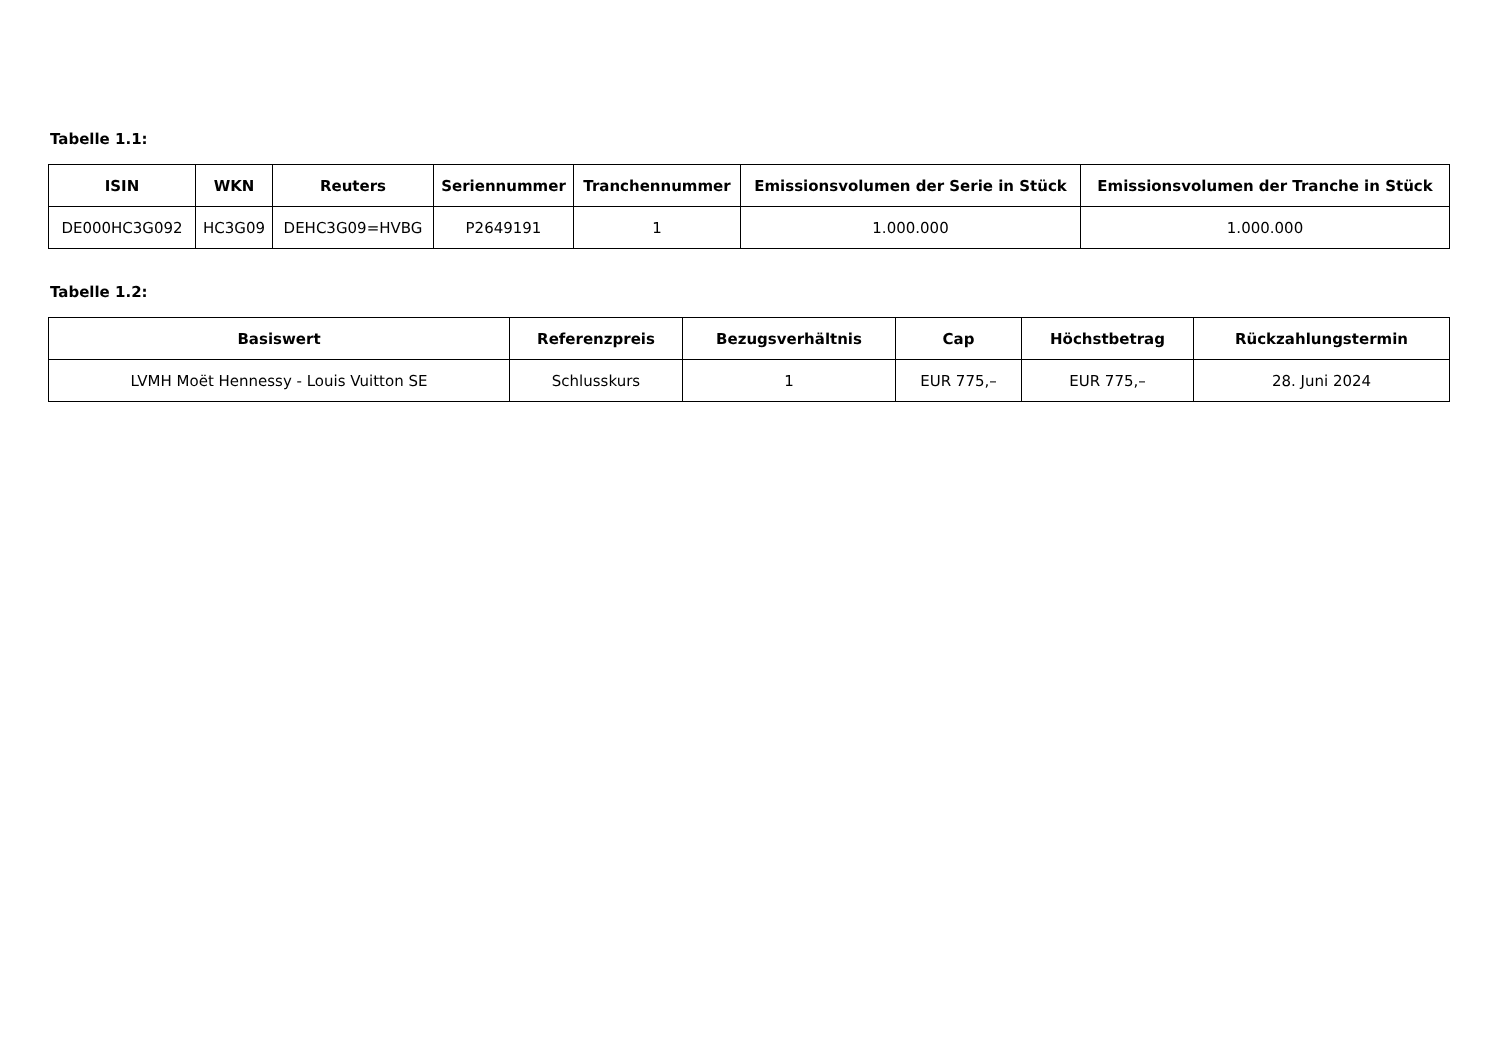Tabelle 1.1:
| ISIN | WKN | Reuters | Seriennummer | Tranchennummer | Emissionsvolumen der Serie in Stück | Emissionsvolumen der Tranche in Stück |
| --- | --- | --- | --- | --- | --- | --- |
| DE000HC3G092 | HC3G09 | DEHC3G09=HVBG | P2649191 | 1 | 1.000.000 | 1.000.000 |
Tabelle 1.2:
| Basiswert | Referenzpreis | Bezugsverhältnis | Cap | Höchstbetrag | Rückzahlungstermin |
| --- | --- | --- | --- | --- | --- |
| LVMH Moët Hennessy - Louis Vuitton SE | Schlusskurs | 1 | EUR 775,– | EUR 775,– | 28. Juni 2024 |